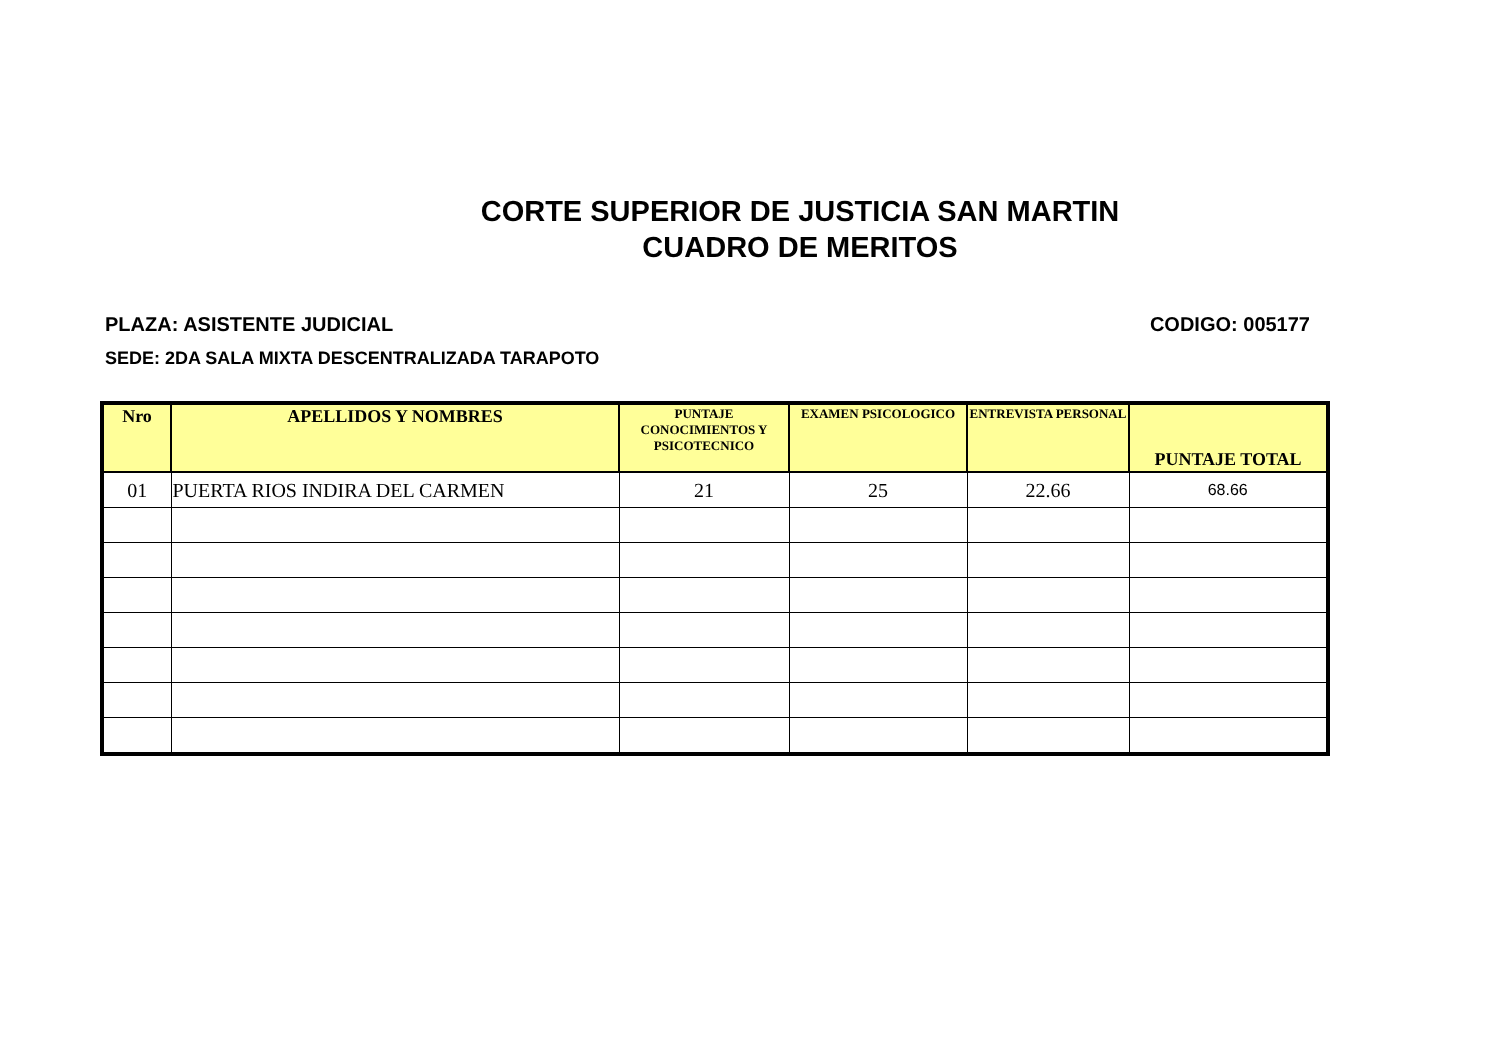CORTE SUPERIOR DE JUSTICIA SAN MARTIN
CUADRO DE MERITOS
PLAZA: ASISTENTE JUDICIAL CODIGO: 005177
SEDE: 2DA SALA MIXTA DESCENTRALIZADA TARAPOTO
| Nro | APELLIDOS Y NOMBRES | PUNTAJE CONOCIMIENTOS Y PSICOTECNICO | EXAMEN PSICOLOGICO | ENTREVISTA PERSONAL | PUNTAJE TOTAL |
| --- | --- | --- | --- | --- | --- |
| 01 | PUERTA RIOS INDIRA DEL CARMEN | 21 | 25 | 22.66 | 68.66 |